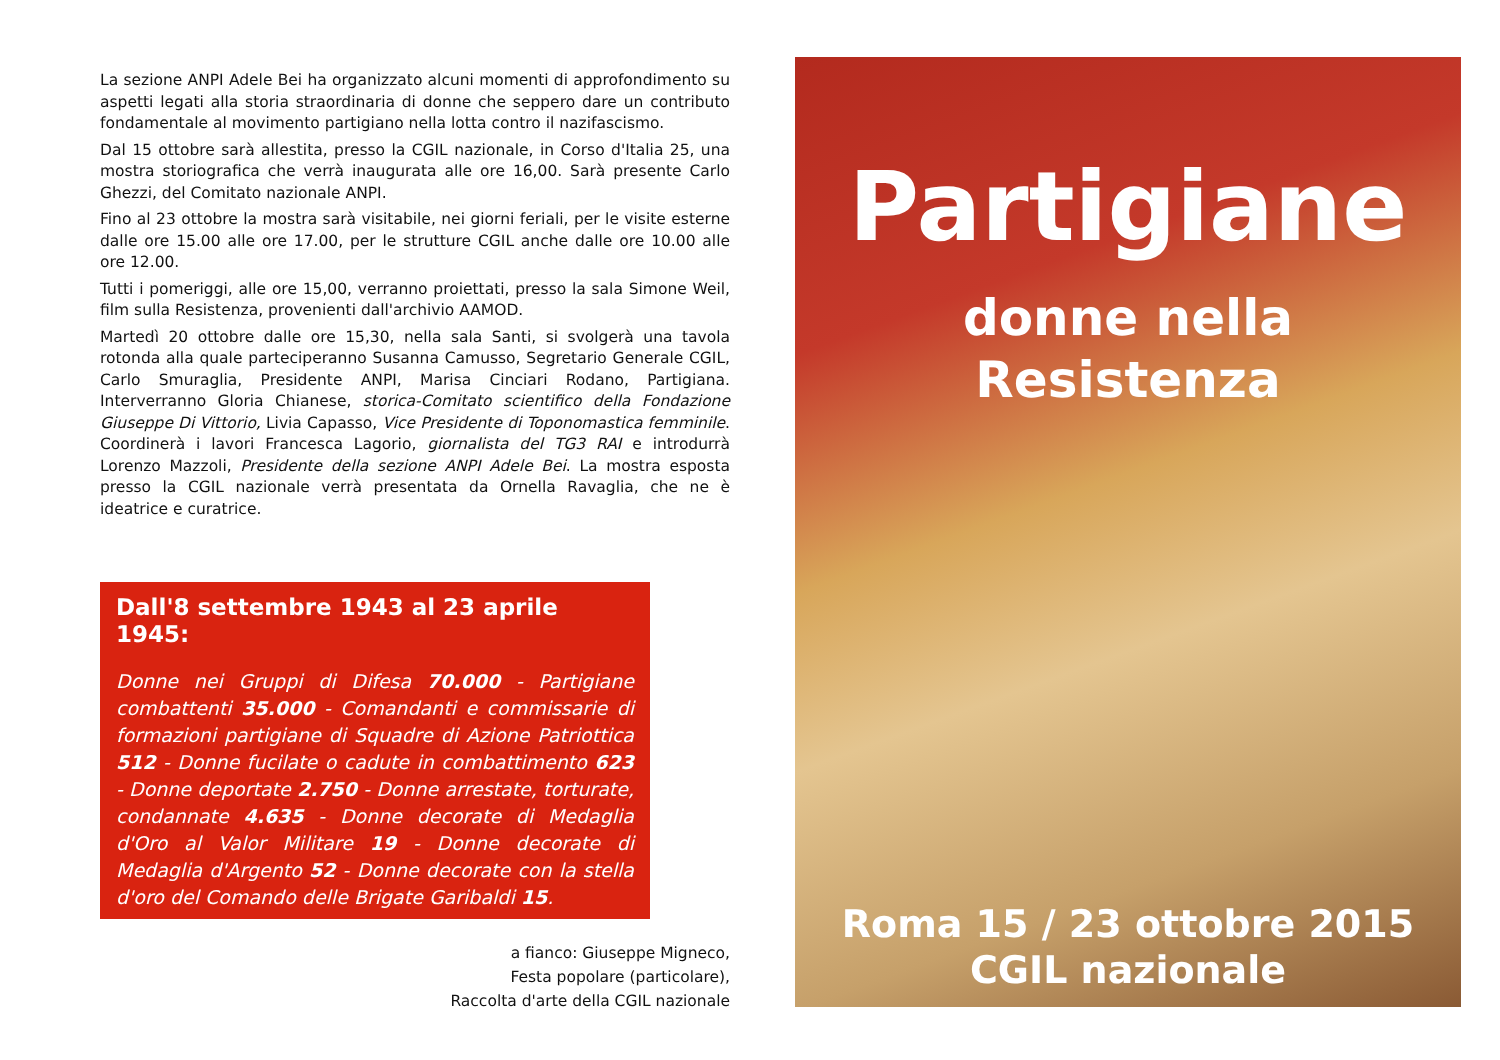La sezione ANPI Adele Bei ha organizzato alcuni momenti di approfondimento su aspetti legati alla storia straordinaria di donne che seppero dare un contributo fondamentale al movimento partigiano nella lotta contro il nazifascismo.
Dal 15 ottobre sarà allestita, presso la CGIL nazionale, in Corso d'Italia 25, una mostra storiografica che verrà inaugurata alle ore 16,00. Sarà presente Carlo Ghezzi, del Comitato nazionale ANPI.
Fino al 23 ottobre la mostra sarà visitabile, nei giorni feriali, per le visite esterne dalle ore 15.00 alle ore 17.00, per le strutture CGIL anche dalle ore 10.00 alle ore 12.00.
Tutti i pomeriggi, alle ore 15,00, verranno proiettati, presso la sala Simone Weil, film sulla Resistenza, provenienti dall'archivio AAMOD.
Martedì 20 ottobre dalle ore 15,30, nella sala Santi, si svolgerà una tavola rotonda alla quale parteciperanno Susanna Camusso, Segretario Generale CGIL, Carlo Smuraglia, Presidente ANPI, Marisa Cinciari Rodano, Partigiana. Interverranno Gloria Chianese, storica-Comitato scientifico della Fondazione Giuseppe Di Vittorio, Livia Capasso, Vice Presidente di Toponomastica femminile. Coordinerà i lavori Francesca Lagorio, giornalista del TG3 RAI e introdurrà Lorenzo Mazzoli, Presidente della sezione ANPI Adele Bei. La mostra esposta presso la CGIL nazionale verrà presentata da Ornella Ravaglia, che ne è ideatrice e curatrice.
Dall'8 settembre 1943 al 23 aprile 1945:
Donne nei Gruppi di Difesa 70.000 - Partigiane combattenti 35.000 - Comandanti e commissarie di formazioni partigiane di Squadre di Azione Patriottica 512 - Donne fucilate o cadute in combattimento 623 - Donne deportate 2.750 - Donne arrestate, torturate, condannate 4.635 - Donne decorate di Medaglia d'Oro al Valor Militare 19 - Donne decorate di Medaglia d'Argento 52 - Donne decorate con la stella d'oro del Comando delle Brigate Garibaldi 15.
a fianco: Giuseppe Migneco,
Festa popolare (particolare),
Raccolta d'arte della CGIL nazionale
Partigiane
donne nella
Resistenza
Roma 15 / 23 ottobre 2015
CGIL nazionale